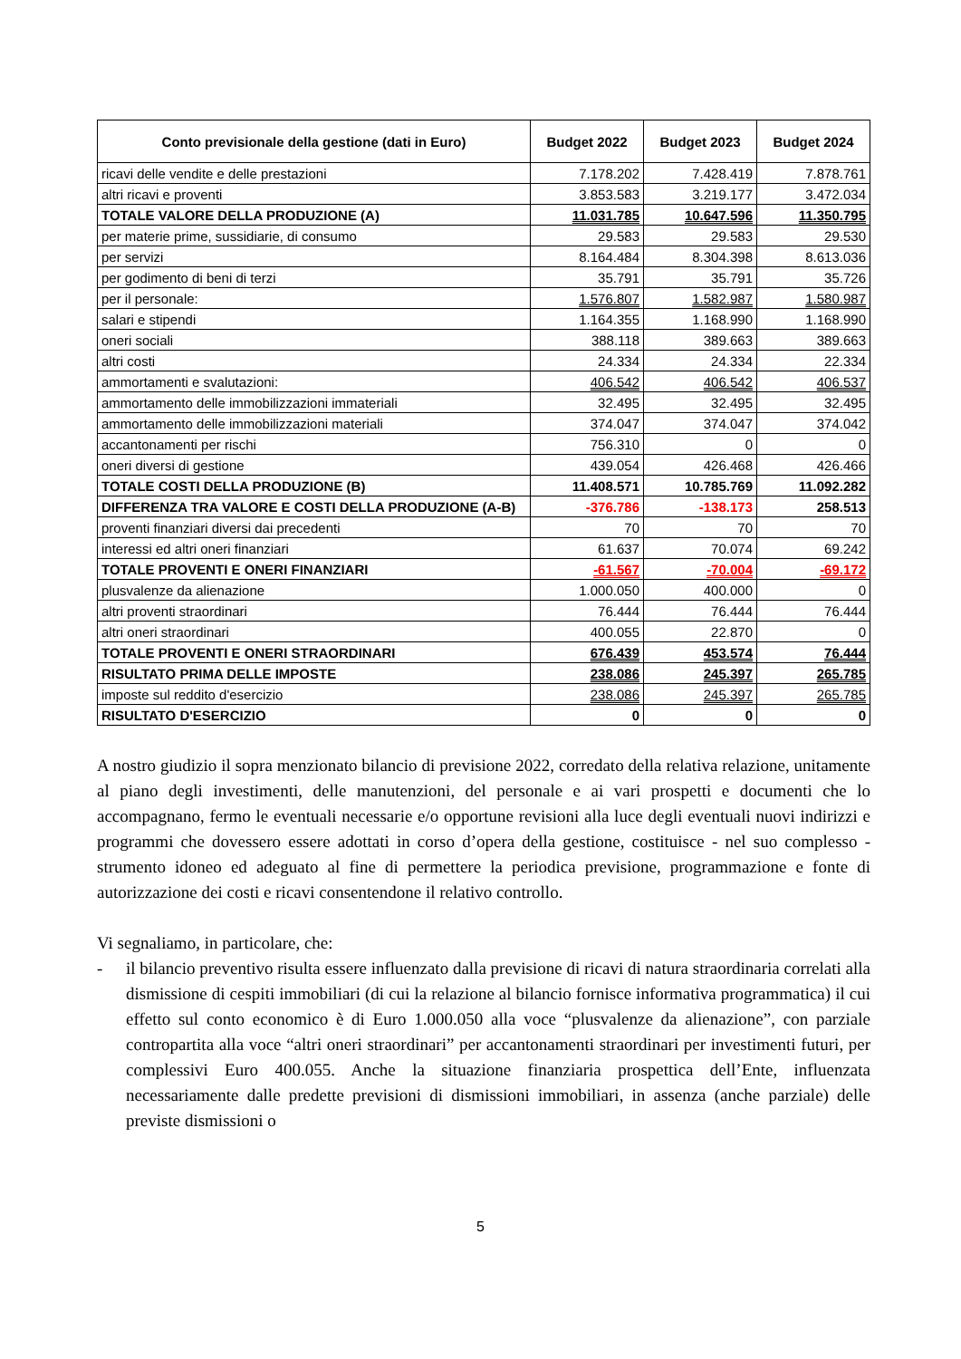| Conto previsionale della gestione (dati in Euro) | Budget 2022 | Budget 2023 | Budget 2024 |
| --- | --- | --- | --- |
| ricavi delle vendite e delle prestazioni | 7.178.202 | 7.428.419 | 7.878.761 |
| altri ricavi e proventi | 3.853.583 | 3.219.177 | 3.472.034 |
| TOTALE VALORE DELLA PRODUZIONE (A) | 11.031.785 | 10.647.596 | 11.350.795 |
| per materie prime, sussidiarie, di consumo | 29.583 | 29.583 | 29.530 |
| per servizi | 8.164.484 | 8.304.398 | 8.613.036 |
| per godimento di beni di terzi | 35.791 | 35.791 | 35.726 |
| per il personale: | 1.576.807 | 1.582.987 | 1.580.987 |
| salari e stipendi | 1.164.355 | 1.168.990 | 1.168.990 |
| oneri sociali | 388.118 | 389.663 | 389.663 |
| altri costi | 24.334 | 24.334 | 22.334 |
| ammortamenti e svalutazioni: | 406.542 | 406.542 | 406.537 |
| ammortamento delle immobilizzazioni immateriali | 32.495 | 32.495 | 32.495 |
| ammortamento delle immobilizzazioni materiali | 374.047 | 374.047 | 374.042 |
| accantonamenti per rischi | 756.310 | 0 | 0 |
| oneri diversi di gestione | 439.054 | 426.468 | 426.466 |
| TOTALE COSTI DELLA PRODUZIONE (B) | 11.408.571 | 10.785.769 | 11.092.282 |
| DIFFERENZA TRA VALORE E COSTI DELLA PRODUZIONE (A-B) | -376.786 | -138.173 | 258.513 |
| proventi finanziari diversi dai precedenti | 70 | 70 | 70 |
| interessi ed altri oneri finanziari | 61.637 | 70.074 | 69.242 |
| TOTALE PROVENTI E ONERI FINANZIARI | -61.567 | -70.004 | -69.172 |
| plusvalenze da alienazione | 1.000.050 | 400.000 | 0 |
| altri proventi straordinari | 76.444 | 76.444 | 76.444 |
| altri oneri straordinari | 400.055 | 22.870 | 0 |
| TOTALE PROVENTI E ONERI STRAORDINARI | 676.439 | 453.574 | 76.444 |
| RISULTATO PRIMA DELLE IMPOSTE | 238.086 | 245.397 | 265.785 |
| imposte sul reddito d'esercizio | 238.086 | 245.397 | 265.785 |
| RISULTATO D'ESERCIZIO | 0 | 0 | 0 |
A nostro giudizio il sopra menzionato bilancio di previsione 2022, corredato della relativa relazione, unitamente al piano degli investimenti, delle manutenzioni, del personale e ai vari prospetti e documenti che lo accompagnano, fermo le eventuali necessarie e/o opportune revisioni alla luce degli eventuali nuovi indirizzi e programmi che dovessero essere adottati in corso d’opera della gestione, costituisce - nel suo complesso - strumento idoneo ed adeguato al fine di permettere la periodica previsione, programmazione e fonte di autorizzazione dei costi e ricavi consentendone il relativo controllo.
Vi segnaliamo, in particolare, che:
- il bilancio preventivo risulta essere influenzato dalla previsione di ricavi di natura straordinaria correlati alla dismissione di cespiti immobiliari (di cui la relazione al bilancio fornisce informativa programmatica) il cui effetto sul conto economico è di Euro 1.000.050 alla voce “plusvalenze da alienazione”, con parziale contropartita alla voce “altri oneri straordinari” per accantonamenti straordinari per investimenti futuri, per complessivi Euro 400.055. Anche la situazione finanziaria prospettica dell’Ente, influenzata necessariamente dalle predette previsioni di dismissioni immobiliari, in assenza (anche parziale) delle previste dismissioni o
5